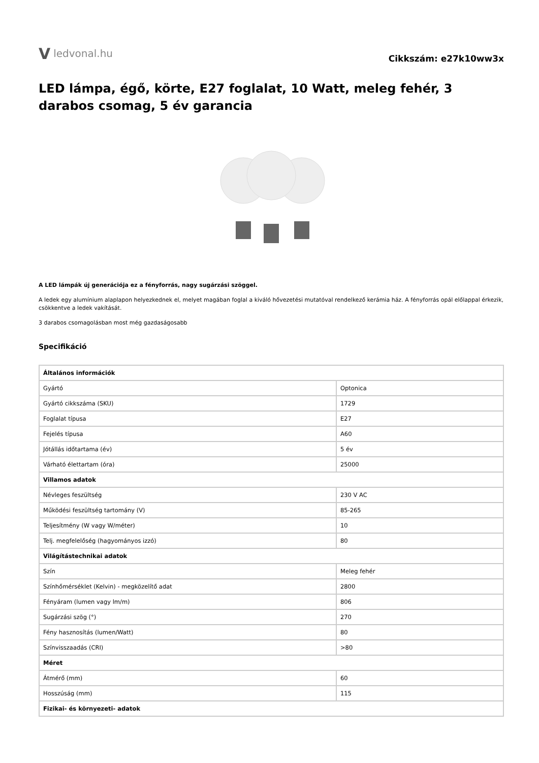V ledvonal.hu
Cikkszám: e27k10ww3x
LED lámpa, égő, körte, E27 foglalat, 10 Watt, meleg fehér, 3 darabos csomag, 5 év garancia
A LED lámpák új generációja ez a fényforrás, nagy sugárzási szöggel.
A ledek egy alumínium alaplapon helyezkednek el, melyet magában foglal a kiváló hővezetési mutatóval rendelkező kerámia ház. A fényforrás opál előlappal érkezik, csökkentve a ledek vakítását.
3 darabos csomagolásban most még gazdaságosabb
Specifikáció
| Általános információk | |
| Gyártó | Optonica |
| Gyártó cikkszáma (SKU) | 1729 |
| Foglalat típusa | E27 |
| Fejelés típusa | A60 |
| Jótállás időtartama (év) | 5 év |
| Várható élettartam (óra) | 25000 |
| Villamos adatok | |
| Névleges feszültség | 230 V AC |
| Működési feszültség tartomány (V) | 85-265 |
| Teljesítmény (W vagy W/méter) | 10 |
| Telj. megfelelőség (hagyományos izzó) | 80 |
| Világítástechnikai adatok | |
| Szín | Meleg fehér |
| Színhőmérséklet (Kelvin) - megközelítő adat | 2800 |
| Fényáram (lumen vagy lm/m) | 806 |
| Sugárzási szög (°) | 270 |
| Fény hasznosítás (lumen/Watt) | 80 |
| Színvisszaadás (CRI) | >80 |
| Méret | |
| Átmérő (mm) | 60 |
| Hosszúság (mm) | 115 |
| Fizikai- és környezeti- adatok | |